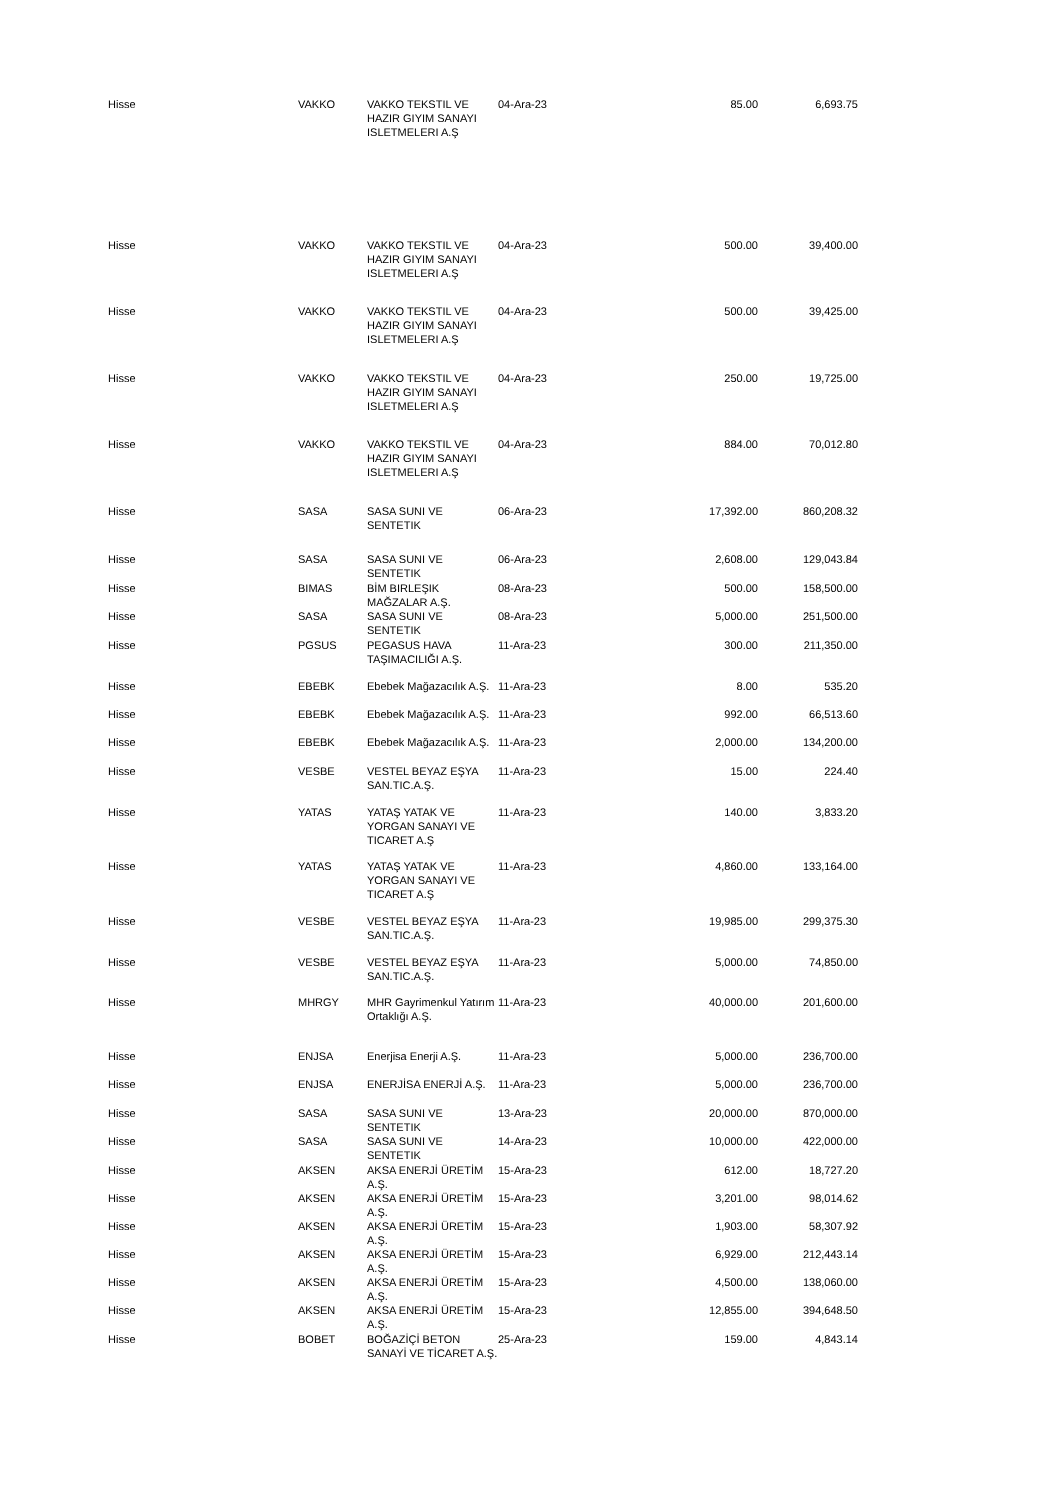| Hisse | VAKKO | VAKKO TEKSTIL VE HAZIR GIYIM SANAYI ISLETMELERI A.Ş | 04-Ara-23 | 85.00 | 6,693.75 |
| Hisse | VAKKO | VAKKO TEKSTIL VE HAZIR GIYIM SANAYI ISLETMELERI A.Ş | 04-Ara-23 | 500.00 | 39,400.00 |
| Hisse | VAKKO | VAKKO TEKSTIL VE HAZIR GIYIM SANAYI ISLETMELERI A.Ş | 04-Ara-23 | 500.00 | 39,425.00 |
| Hisse | VAKKO | VAKKO TEKSTIL VE HAZIR GIYIM SANAYI ISLETMELERI A.Ş | 04-Ara-23 | 250.00 | 19,725.00 |
| Hisse | VAKKO | VAKKO TEKSTIL VE HAZIR GIYIM SANAYI ISLETMELERI A.Ş | 04-Ara-23 | 884.00 | 70,012.80 |
| Hisse | SASA | SASA SUNI VE SENTETIK | 06-Ara-23 | 17,392.00 | 860,208.32 |
| Hisse | SASA | SASA SUNI VE SENTETIK | 06-Ara-23 | 2,608.00 | 129,043.84 |
| Hisse | BIMAS | BİM BIRLEŞIK MAĞZALAR A.Ş. | 08-Ara-23 | 500.00 | 158,500.00 |
| Hisse | SASA | SASA SUNI VE SENTETIK | 08-Ara-23 | 5,000.00 | 251,500.00 |
| Hisse | PGSUS | PEGASUS HAVA TAŞIMACILIĞI A.Ş. | 11-Ara-23 | 300.00 | 211,350.00 |
| Hisse | EBEBK | Ebebek Mağazacılık A.Ş. | 11-Ara-23 | 8.00 | 535.20 |
| Hisse | EBEBK | Ebebek Mağazacılık A.Ş. | 11-Ara-23 | 992.00 | 66,513.60 |
| Hisse | EBEBK | Ebebek Mağazacılık A.Ş. | 11-Ara-23 | 2,000.00 | 134,200.00 |
| Hisse | VESBE | VESTEL BEYAZ EŞYA SAN.TIC.A.Ş. | 11-Ara-23 | 15.00 | 224.40 |
| Hisse | YATAS | YATAŞ YATAK VE YORGAN SANAYI VE TICARET A.Ş | 11-Ara-23 | 140.00 | 3,833.20 |
| Hisse | YATAS | YATAŞ YATAK VE YORGAN SANAYI VE TICARET A.Ş | 11-Ara-23 | 4,860.00 | 133,164.00 |
| Hisse | VESBE | VESTEL BEYAZ EŞYA SAN.TIC.A.Ş. | 11-Ara-23 | 19,985.00 | 299,375.30 |
| Hisse | VESBE | VESTEL BEYAZ EŞYA SAN.TIC.A.Ş. | 11-Ara-23 | 5,000.00 | 74,850.00 |
| Hisse | MHRGY | MHR Gayrimenkul Yatırım Ortaklığı A.Ş. | 11-Ara-23 | 40,000.00 | 201,600.00 |
| Hisse | ENJSA | Enerjisa Enerji A.Ş. | 11-Ara-23 | 5,000.00 | 236,700.00 |
| Hisse | ENJSA | ENERJİSA ENERJİ A.Ş. | 11-Ara-23 | 5,000.00 | 236,700.00 |
| Hisse | SASA | SASA SUNI VE SENTETIK | 13-Ara-23 | 20,000.00 | 870,000.00 |
| Hisse | SASA | SASA SUNI VE SENTETIK | 14-Ara-23 | 10,000.00 | 422,000.00 |
| Hisse | AKSEN | AKSA ENERJİ ÜRETİM A.Ş. | 15-Ara-23 | 612.00 | 18,727.20 |
| Hisse | AKSEN | AKSA ENERJİ ÜRETİM A.Ş. | 15-Ara-23 | 3,201.00 | 98,014.62 |
| Hisse | AKSEN | AKSA ENERJİ ÜRETİM A.Ş. | 15-Ara-23 | 1,903.00 | 58,307.92 |
| Hisse | AKSEN | AKSA ENERJİ ÜRETİM A.Ş. | 15-Ara-23 | 6,929.00 | 212,443.14 |
| Hisse | AKSEN | AKSA ENERJİ ÜRETİM A.Ş. | 15-Ara-23 | 4,500.00 | 138,060.00 |
| Hisse | AKSEN | AKSA ENERJİ ÜRETİM A.Ş. | 15-Ara-23 | 12,855.00 | 394,648.50 |
| Hisse | BOBET | BOĞAZİÇİ BETON SANAYİ VE TİCARET A.Ş. | 25-Ara-23 | 159.00 | 4,843.14 |